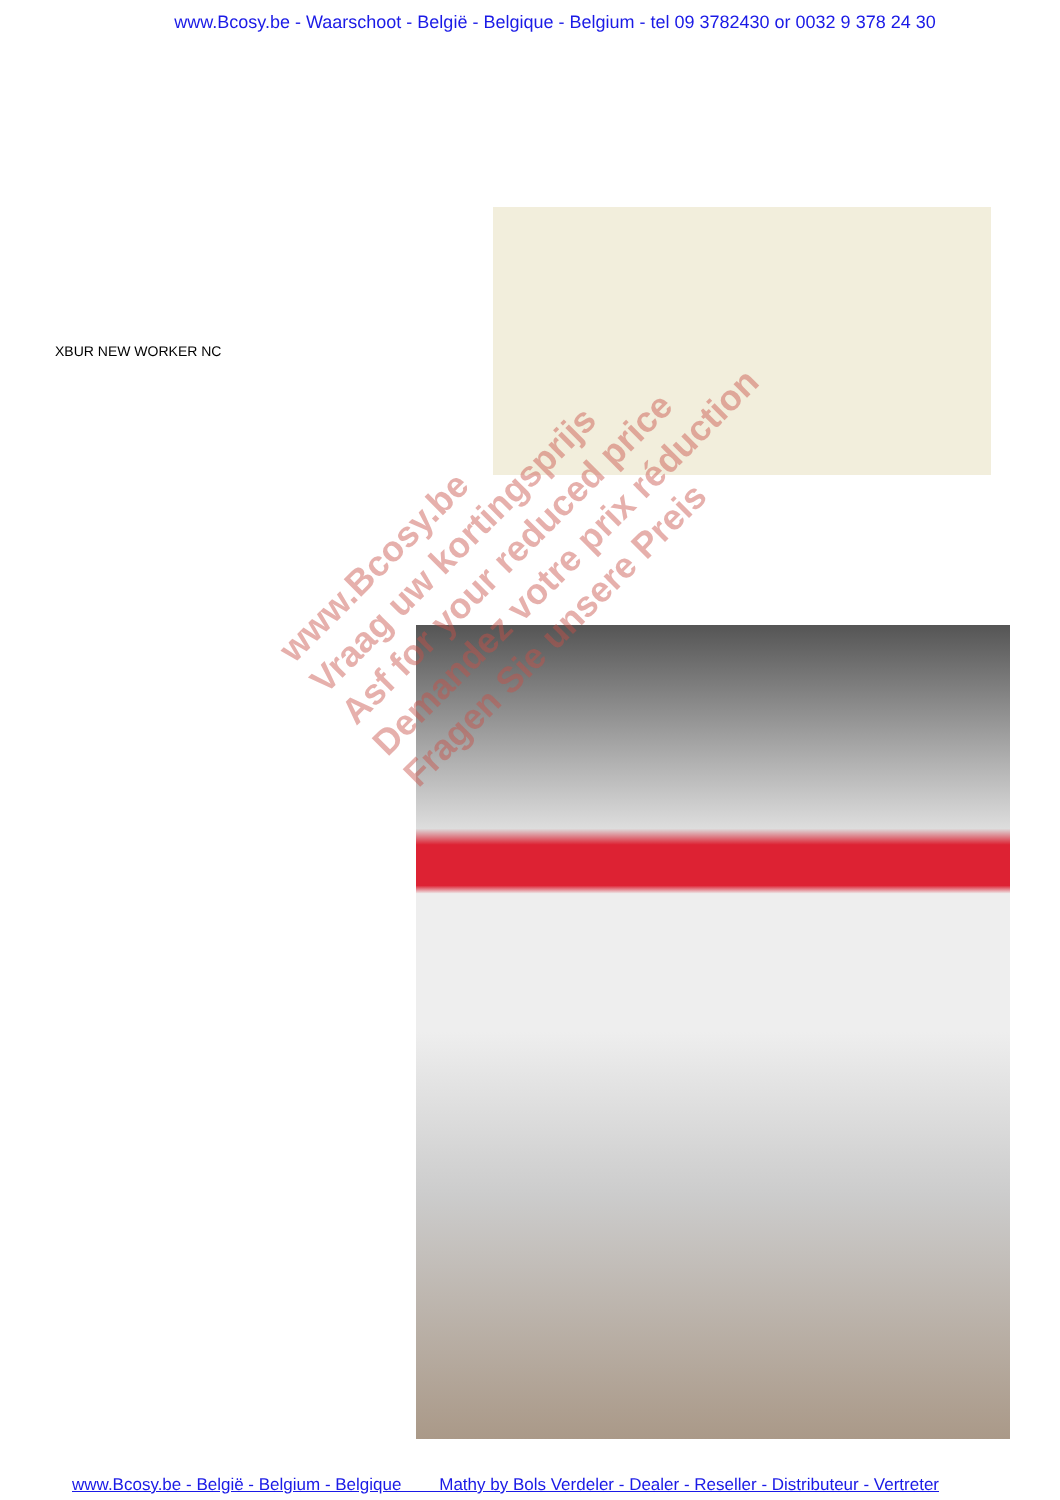www.Bcosy.be - Waarschoot - België - Belgique - Belgium - tel 09 3782430 or 0032 9 378 24 30
XBUR NEW WORKER NC
www.Bcosy.be
Vraag uw kortingsprijs
Asf for your reduced price
Demandez votre prix réduction
Fragen Sie unsere Preis
www.Bcosy.be - België - Belgium - Belgique Mathy by Bols Verdeler - Dealer - Reseller - Distributeur - Vertreter